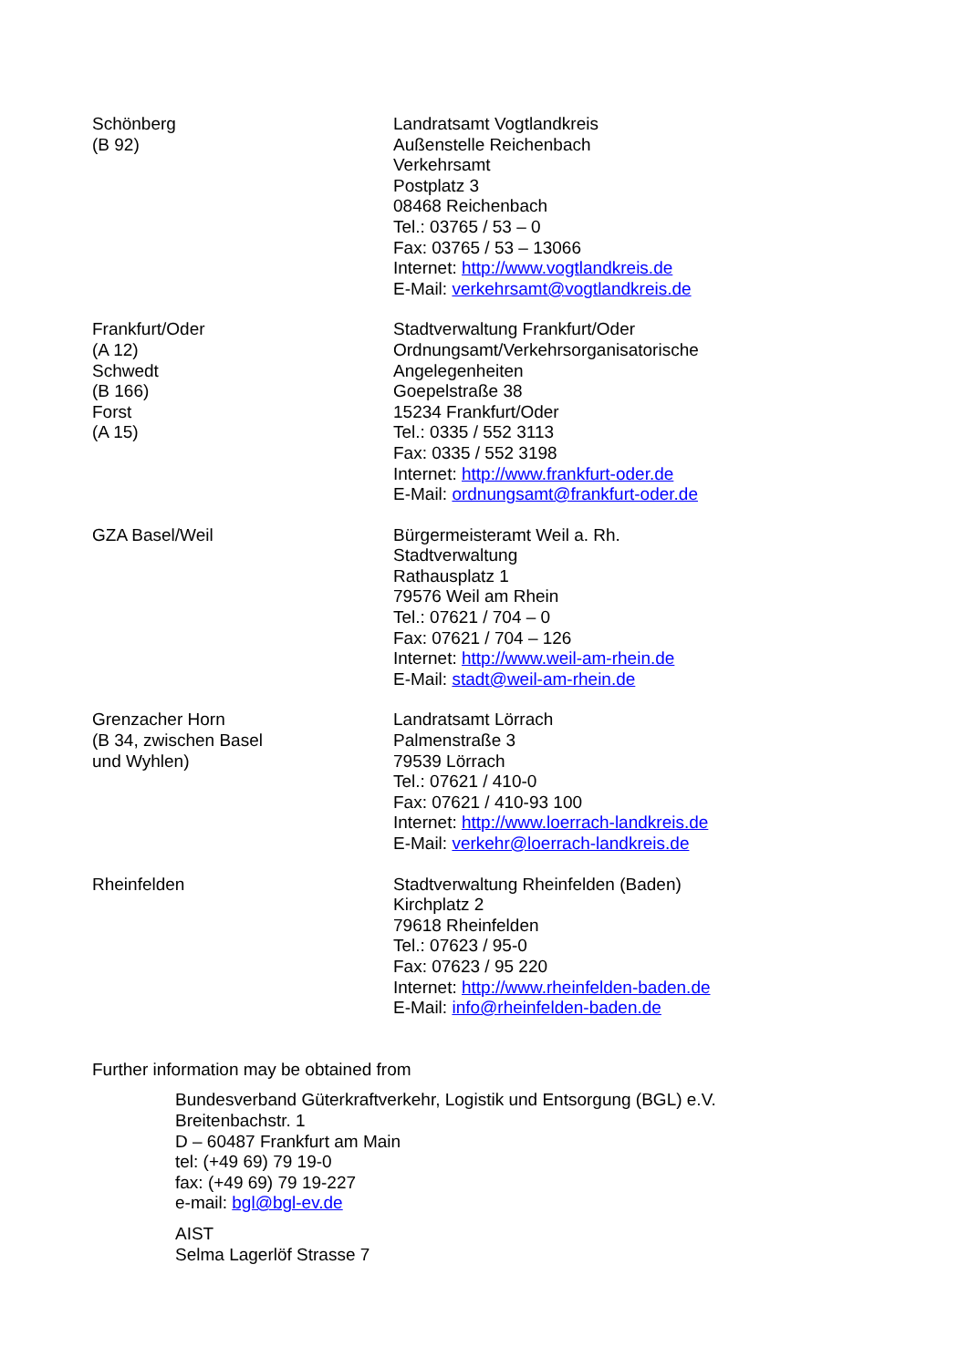| Schönberg (B 92) | Landratsamt Vogtlandkreis Außenstelle Reichenbach Verkehrsamt Postplatz 3 08468 Reichenbach Tel.: 03765 / 53 – 0 Fax: 03765 / 53 – 13066 Internet: http://www.vogtlandkreis.de E-Mail: verkehrsamt@vogtlandkreis.de |
| Frankfurt/Oder (A 12) Schwedt (B 166) Forst (A 15) | Stadtverwaltung Frankfurt/Oder Ordnungsamt/Verkehrsorganisatorische Angelegenheiten Goepelstraße 38 15234 Frankfurt/Oder Tel.: 0335 / 552 3113 Fax: 0335 / 552 3198 Internet: http://www.frankfurt-oder.de E-Mail: ordnungsamt@frankfurt-oder.de |
| GZA Basel/Weil | Bürgermeisteramt Weil a. Rh. Stadtverwaltung Rathausplatz 1 79576 Weil am Rhein Tel.: 07621 / 704 – 0 Fax: 07621 / 704 – 126 Internet: http://www.weil-am-rhein.de E-Mail: stadt@weil-am-rhein.de |
| Grenzacher Horn (B 34, zwischen Basel und Wyhlen) | Landratsamt Lörrach Palmenstraße 3 79539 Lörrach Tel.: 07621 / 410-0 Fax: 07621 / 410-93 100 Internet: http://www.loerrach-landkreis.de E-Mail: verkehr@loerrach-landkreis.de |
| Rheinfelden | Stadtverwaltung Rheinfelden (Baden) Kirchplatz 2 79618 Rheinfelden Tel.: 07623 / 95-0 Fax: 07623 / 95 220 Internet: http://www.rheinfelden-baden.de E-Mail: info@rheinfelden-baden.de |
Further information may be obtained from
Bundesverband Güterkraftverkehr, Logistik und Entsorgung (BGL) e.V.
Breitenbachstr. 1
D – 60487 Frankfurt am Main
tel: (+49 69) 79 19-0
fax: (+49 69) 79 19-227
e-mail: bgl@bgl-ev.de
AIST
Selma Lagerlöf Strasse 7